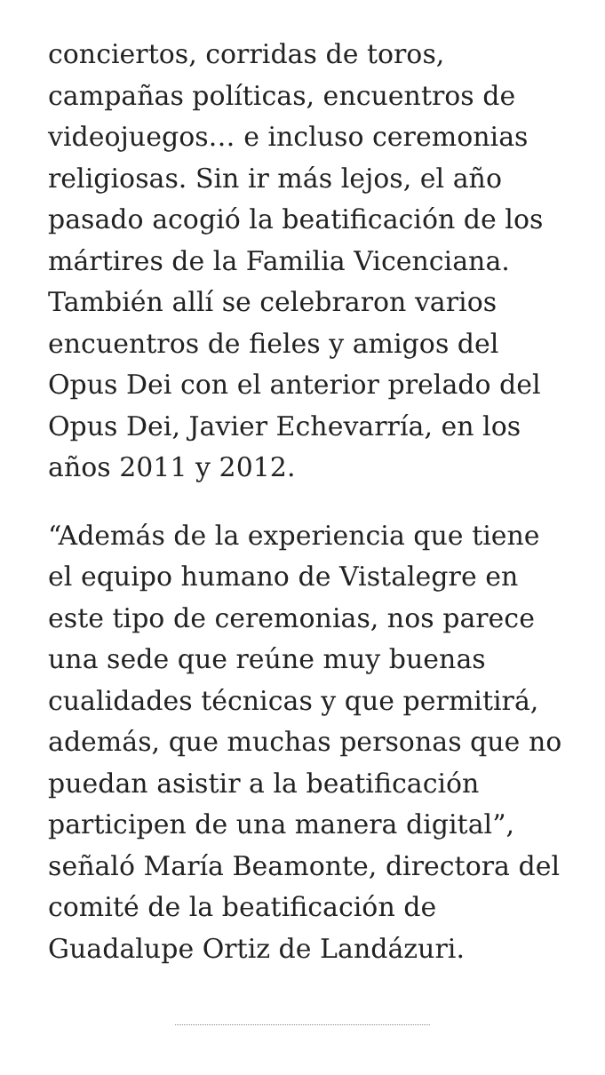conciertos, corridas de toros, campañas políticas, encuentros de videojuegos… e incluso ceremonias religiosas. Sin ir más lejos, el año pasado acogió la beatificación de los mártires de la Familia Vicenciana. También allí se celebraron varios encuentros de fieles y amigos del Opus Dei con el anterior prelado del Opus Dei, Javier Echevarría, en los años 2011 y 2012.
“Además de la experiencia que tiene el equipo humano de Vistalegre en este tipo de ceremonias, nos parece una sede que reúne muy buenas cualidades técnicas y que permitirá, además, que muchas personas que no puedan asistir a la beatificación participen de una manera digital”, señaló María Beamonte, directora del comité de la beatificación de Guadalupe Ortiz de Landázuri.